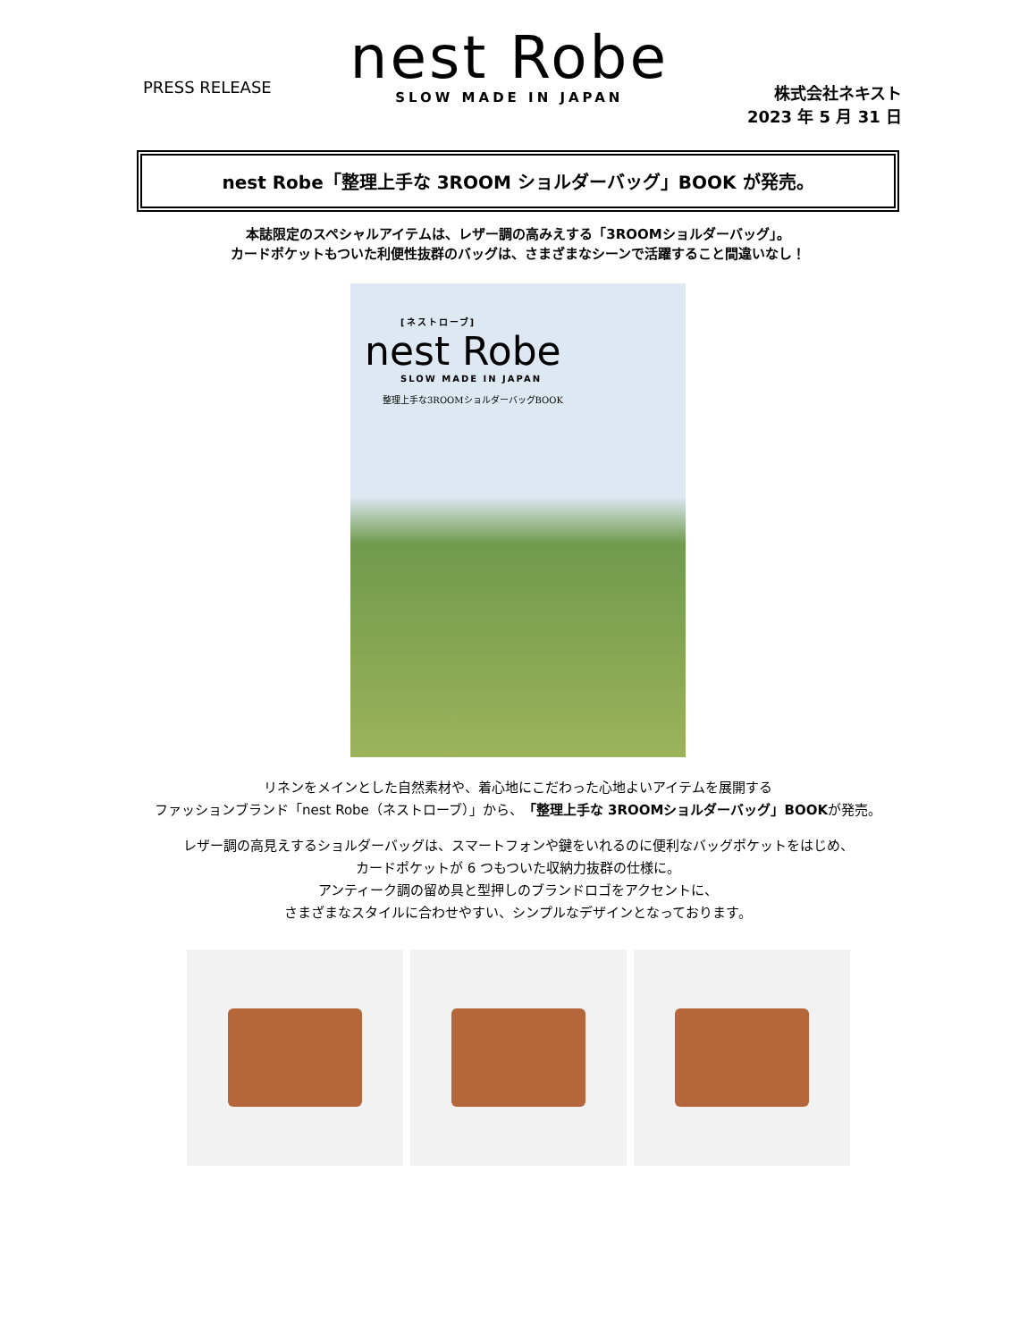PRESS RELEASE
nest Robe
SLOW MADE IN JAPAN
株式会社ネキスト
2023 年 5 月 31 日
nest Robe「整理上手な 3ROOM ショルダーバッグ」BOOK が発売。
本誌限定のスペシャルアイテムは、レザー調の高みえする「3ROOMショルダーバッグ」。
カードポケットもついた利便性抜群のバッグは、さまざまなシーンで活躍すること間違いなし！
[ネストローブ]
nest Robe
SLOW MADE IN JAPAN
整理上手な3ROOMショルダーバッグBOOK
リネンをメインとした自然素材や、着心地にこだわった心地よいアイテムを展開する
ファッションブランド「nest Robe（ネストローブ）」から、「整理上手な 3ROOMショルダーバッグ」BOOKが発売。
レザー調の高見えするショルダーバッグは、スマートフォンや鍵をいれるのに便利なバッグポケットをはじめ、
カードポケットが 6 つもついた収納力抜群の仕様に。
アンティーク調の留め具と型押しのブランドロゴをアクセントに、
さまざまなスタイルに合わせやすい、シンプルなデザインとなっております。